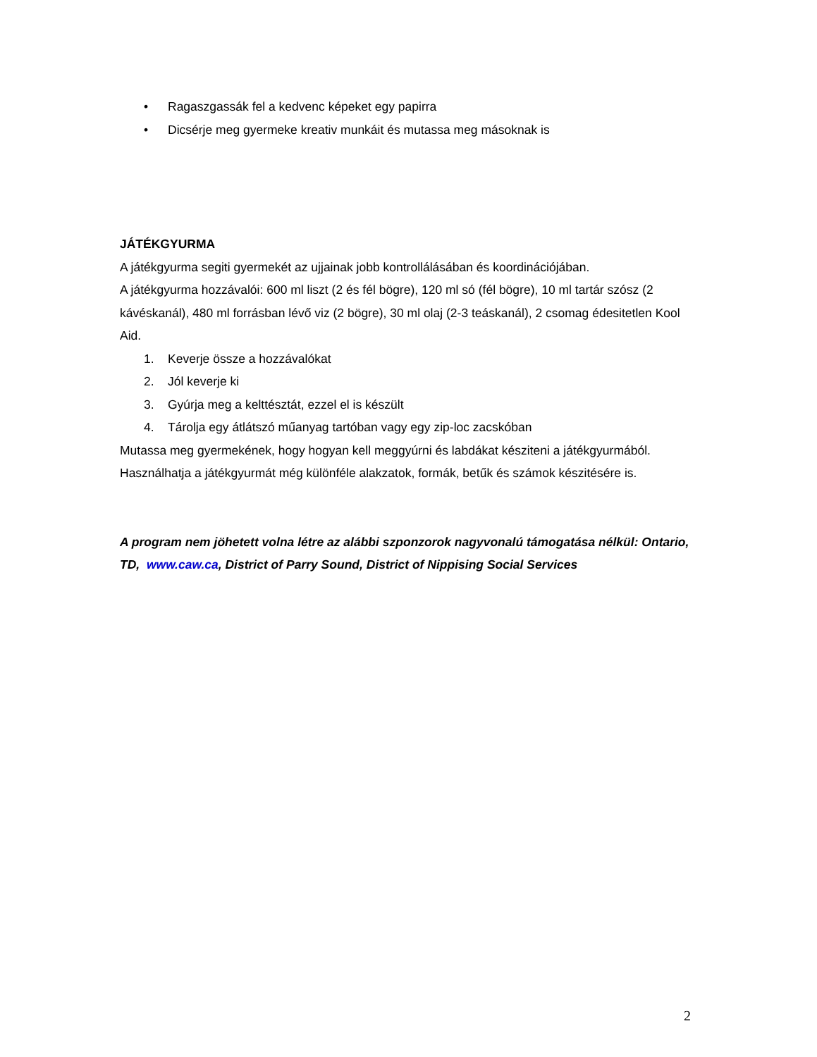• Ragaszgassák fel a kedvenc képeket egy papirra
• Dicsérje meg gyermeke kreativ munkáit és mutassa meg másoknak is
JÁTÉKGYURMA
A játékgyurma segiti gyermekét az ujjainak jobb kontrollálásában és koordinációjában.
A játékgyurma hozzávalói: 600 ml liszt (2 és fél bögre), 120 ml só (fél bögre), 10 ml tartár szósz (2 kávéskanál), 480 ml forrásban lévő viz (2 bögre), 30 ml olaj (2-3 teáskanál), 2 csomag édesitetlen Kool Aid.
1. Keverje össze a hozzávalókat
2. Jól keverje ki
3. Gyúrja meg a kelttésztát, ezzel el is készült
4. Tárolja egy átlátszó műanyag tartóban vagy egy zip-loc zacskóban
Mutassa meg gyermekének, hogy hogyan kell meggyúrni és labdákat késziteni a játékgyurmából. Használhatja a játékgyurmát még különféle alakzatok, formák, betűk és számok készitésére is.
A program nem jöhetett volna létre az alábbi szponzorok nagyvonalú támogatása nélkül: Ontario, TD, www.caw.ca, District of Parry Sound, District of Nippising Social Services
2